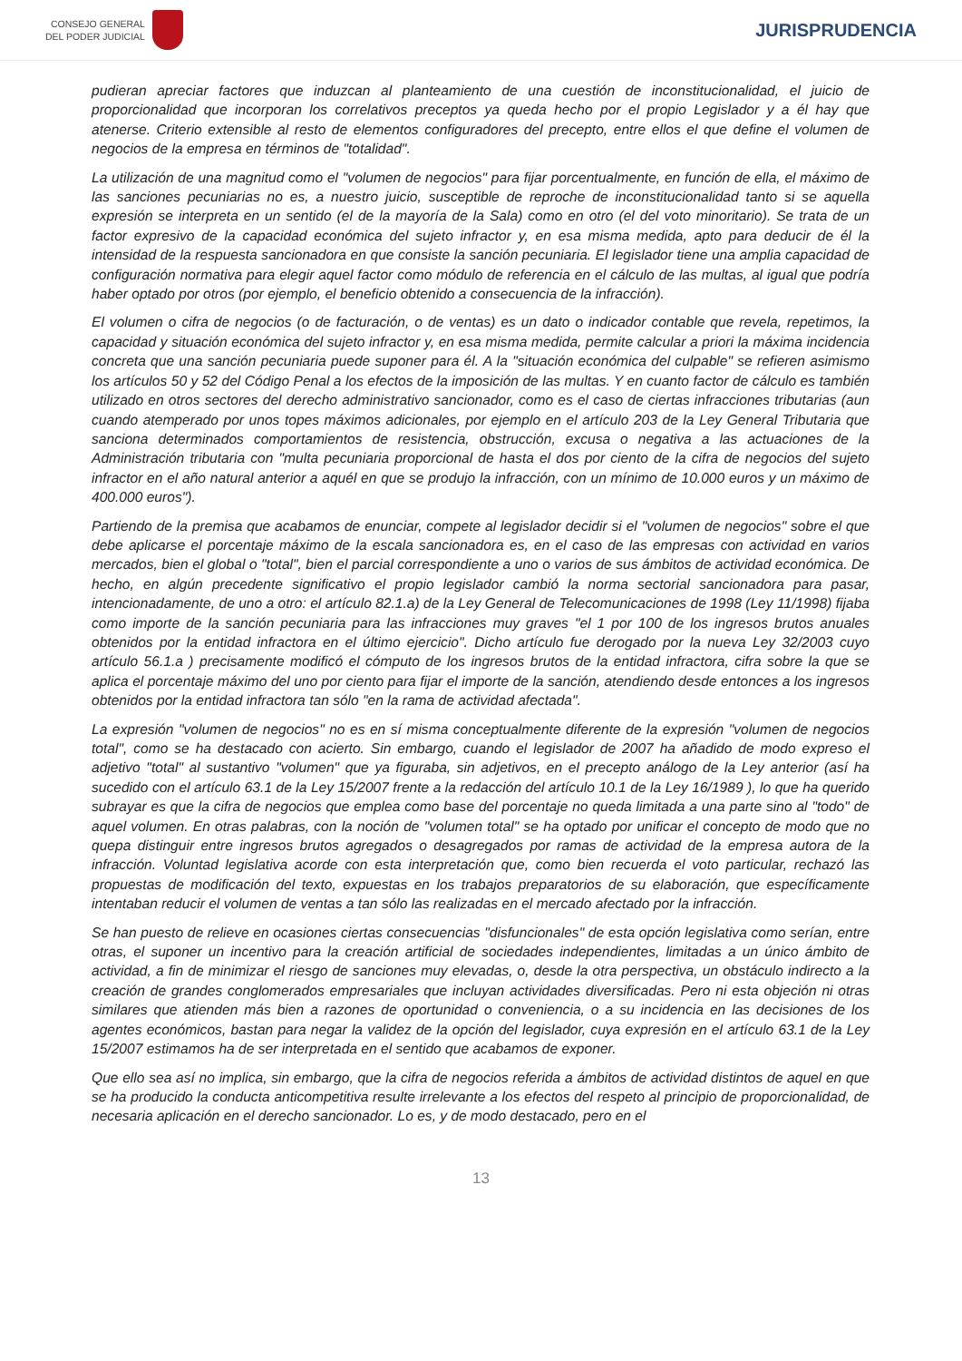CONSEJO GENERAL
DEL PODER JUDICIAL
JURISPRUDENCIA
pudieran apreciar factores que induzcan al planteamiento de una cuestión de inconstitucionalidad, el juicio de proporcionalidad que incorporan los correlativos preceptos ya queda hecho por el propio Legislador y a él hay que atenerse. Criterio extensible al resto de elementos configuradores del precepto, entre ellos el que define el volumen de negocios de la empresa en términos de "totalidad".
La utilización de una magnitud como el "volumen de negocios" para fijar porcentualmente, en función de ella, el máximo de las sanciones pecuniarias no es, a nuestro juicio, susceptible de reproche de inconstitucionalidad tanto si se aquella expresión se interpreta en un sentido (el de la mayoría de la Sala) como en otro (el del voto minoritario). Se trata de un factor expresivo de la capacidad económica del sujeto infractor y, en esa misma medida, apto para deducir de él la intensidad de la respuesta sancionadora en que consiste la sanción pecuniaria. El legislador tiene una amplia capacidad de configuración normativa para elegir aquel factor como módulo de referencia en el cálculo de las multas, al igual que podría haber optado por otros (por ejemplo, el beneficio obtenido a consecuencia de la infracción).
El volumen o cifra de negocios (o de facturación, o de ventas) es un dato o indicador contable que revela, repetimos, la capacidad y situación económica del sujeto infractor y, en esa misma medida, permite calcular a priori la máxima incidencia concreta que una sanción pecuniaria puede suponer para él. A la "situación económica del culpable" se refieren asimismo los artículos 50 y 52 del Código Penal a los efectos de la imposición de las multas. Y en cuanto factor de cálculo es también utilizado en otros sectores del derecho administrativo sancionador, como es el caso de ciertas infracciones tributarias (aun cuando atemperado por unos topes máximos adicionales, por ejemplo en el artículo 203 de la Ley General Tributaria que sanciona determinados comportamientos de resistencia, obstrucción, excusa o negativa a las actuaciones de la Administración tributaria con "multa pecuniaria proporcional de hasta el dos por ciento de la cifra de negocios del sujeto infractor en el año natural anterior a aquél en que se produjo la infracción, con un mínimo de 10.000 euros y un máximo de 400.000 euros").
Partiendo de la premisa que acabamos de enunciar, compete al legislador decidir si el "volumen de negocios" sobre el que debe aplicarse el porcentaje máximo de la escala sancionadora es, en el caso de las empresas con actividad en varios mercados, bien el global o "total", bien el parcial correspondiente a uno o varios de sus ámbitos de actividad económica. De hecho, en algún precedente significativo el propio legislador cambió la norma sectorial sancionadora para pasar, intencionadamente, de uno a otro: el artículo 82.1.a) de la Ley General de Telecomunicaciones de 1998 (Ley 11/1998) fijaba como importe de la sanción pecuniaria para las infracciones muy graves "el 1 por 100 de los ingresos brutos anuales obtenidos por la entidad infractora en el último ejercicio". Dicho artículo fue derogado por la nueva Ley 32/2003 cuyo artículo 56.1.a ) precisamente modificó el cómputo de los ingresos brutos de la entidad infractora, cifra sobre la que se aplica el porcentaje máximo del uno por ciento para fijar el importe de la sanción, atendiendo desde entonces a los ingresos obtenidos por la entidad infractora tan sólo "en la rama de actividad afectada".
La expresión "volumen de negocios" no es en sí misma conceptualmente diferente de la expresión "volumen de negocios total", como se ha destacado con acierto. Sin embargo, cuando el legislador de 2007 ha añadido de modo expreso el adjetivo "total" al sustantivo "volumen" que ya figuraba, sin adjetivos, en el precepto análogo de la Ley anterior (así ha sucedido con el artículo 63.1 de la Ley 15/2007 frente a la redacción del artículo 10.1 de la Ley 16/1989 ), lo que ha querido subrayar es que la cifra de negocios que emplea como base del porcentaje no queda limitada a una parte sino al "todo" de aquel volumen. En otras palabras, con la noción de "volumen total" se ha optado por unificar el concepto de modo que no quepa distinguir entre ingresos brutos agregados o desagregados por ramas de actividad de la empresa autora de la infracción. Voluntad legislativa acorde con esta interpretación que, como bien recuerda el voto particular, rechazó las propuestas de modificación del texto, expuestas en los trabajos preparatorios de su elaboración, que específicamente intentaban reducir el volumen de ventas a tan sólo las realizadas en el mercado afectado por la infracción.
Se han puesto de relieve en ocasiones ciertas consecuencias "disfuncionales" de esta opción legislativa como serían, entre otras, el suponer un incentivo para la creación artificial de sociedades independientes, limitadas a un único ámbito de actividad, a fin de minimizar el riesgo de sanciones muy elevadas, o, desde la otra perspectiva, un obstáculo indirecto a la creación de grandes conglomerados empresariales que incluyan actividades diversificadas. Pero ni esta objeción ni otras similares que atienden más bien a razones de oportunidad o conveniencia, o a su incidencia en las decisiones de los agentes económicos, bastan para negar la validez de la opción del legislador, cuya expresión en el artículo 63.1 de la Ley 15/2007 estimamos ha de ser interpretada en el sentido que acabamos de exponer.
Que ello sea así no implica, sin embargo, que la cifra de negocios referida a ámbitos de actividad distintos de aquel en que se ha producido la conducta anticompetitiva resulte irrelevante a los efectos del respeto al principio de proporcionalidad, de necesaria aplicación en el derecho sancionador. Lo es, y de modo destacado, pero en el
13